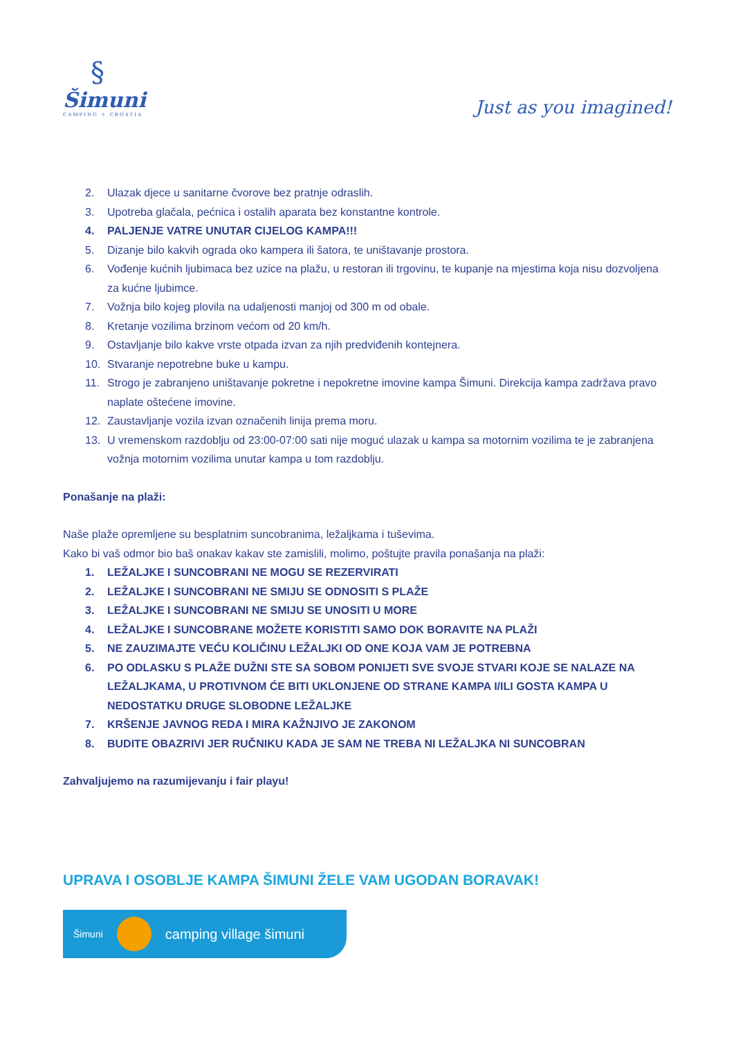§
Šimuni
CAMPING ☼ CROATIA
Just as you imagined!
2. Ulazak djece u sanitarne čvorove bez pratnje odraslih.
3. Upotreba glačala, pećnica i ostalih aparata bez konstantne kontrole.
4. PALJENJE VATRE UNUTAR CIJELOG KAMPA!!!
5. Dizanje bilo kakvih ograda oko kampera ili šatora, te uništavanje prostora.
6. Vođenje kućnih ljubimaca bez uzice na plažu, u restoran ili trgovinu, te kupanje na mjestima koja nisu dozvoljena za kućne ljubimce.
7. Vožnja bilo kojeg plovila na udaljenosti manjoj od 300 m od obale.
8. Kretanje vozilima brzinom većom od 20 km/h.
9. Ostavljanje bilo kakve vrste otpada izvan za njih predviđenih kontejnera.
10. Stvaranje nepotrebne buke u kampu.
11. Strogo je zabranjeno uništavanje pokretne i nepokretne imovine kampa Šimuni. Direkcija kampa zadržava pravo naplate oštećene imovine.
12. Zaustavljanje vozila izvan označenih linija prema moru.
13. U vremenskom razdoblju od 23:00-07:00 sati nije moguć ulazak u kampa sa motornim vozilima te je zabranjena vožnja motornim vozilima unutar kampa u tom razdoblju.
Ponašanje na plaži:
Naše plaže opremljene su besplatnim suncobranima, ležaljkama i tuševima.
Kako bi vaš odmor bio baš onakav kakav ste zamislili, molimo, poštujte pravila ponašanja na plaži:
1. LEŽALJKE I SUNCOBRANI NE MOGU SE REZERVIRATI
2. LEŽALJKE I SUNCOBRANI NE SMIJU SE ODNOSITI S PLAŽE
3. LEŽALJKE I SUNCOBRANI NE SMIJU SE UNOSITI U MORE
4. LEŽALJKE I SUNCOBRANE MOŽETE KORISTITI SAMO DOK BORAVITE NA PLAŽI
5. NE ZAUZIMAJTE VEĆU KOLIČINU LEŽALJKI OD ONE KOJA VAM JE POTREBNA
6. PO ODLASKU S PLAŽE DUŽNI STE SA SOBOM PONIJETI SVE SVOJE STVARI KOJE SE NALAZE NA LEŽALJKAMA, U PROTIVNOM ĆE BITI UKLONJENE OD STRANE KAMPA I/ILI GOSTA KAMPA U NEDOSTATKU DRUGE SLOBODNE LEŽALJKE
7. KRŠENJE JAVNOG REDA I MIRA KAŽNJIVO JE ZAKONOM
8. BUDITE OBAZRIVI JER RUČNIKU KADA JE SAM NE TREBA NI LEŽALJKA NI SUNCOBRAN
Zahvaljujemo na razumijevanju i fair playu!
UPRAVA I OSOBLJE KAMPA ŠIMUNI ŽELE VAM UGODAN BORAVAK!
Šimuni
camping village šimuni